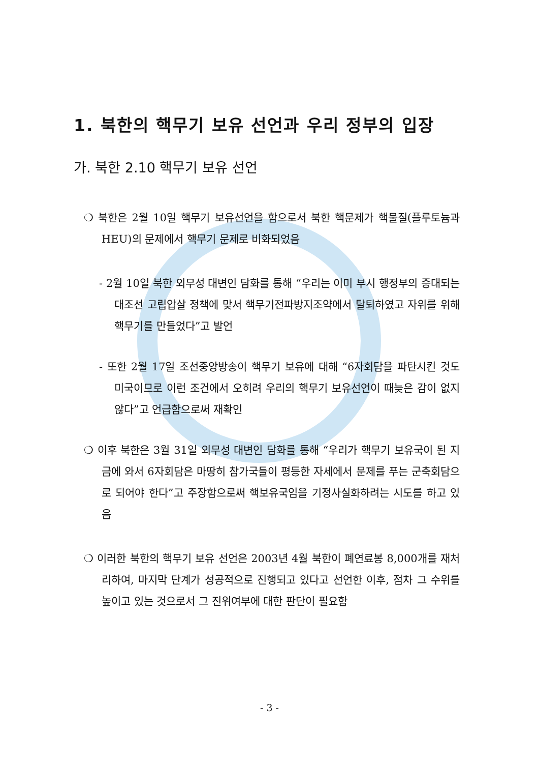1. 북한의 핵무기 보유 선언과 우리 정부의 입장
가. 북한 2.10 핵무기 보유 선언
❍ 북한은 2월 10일 핵무기 보유선언을 함으로서 북한 핵문제가 핵물질(플루토늄과 HEU)의 문제에서 핵무기 문제로 비화되었음
- 2월 10일 북한 외무성 대변인 담화를 통해 “우리는 이미 부시 행정부의 증대되는 대조선 고립압살 정책에 맞서 핵무기전파방지조약에서 탈퇴하였고 자위를 위해 핵무기를 만들었다”고 발언
- 또한 2월 17일 조선중앙방송이 핵무기 보유에 대해 “6자회담을 파탄시킨 것도 미국이므로 이런 조건에서 오히려 우리의 핵무기 보유선언이 때늦은 감이 없지 않다”고 언급함으로써 재확인
❍ 이후 북한은 3월 31일 외무성 대변인 담화를 통해 “우리가 핵무기 보유국이 된 지금에 와서 6자회담은 마땅히 참가국들이 평등한 자세에서 문제를 푸는 군축회담으로 되어야 한다”고 주장함으로써 핵보유국임을 기정사실화하려는 시도를 하고 있음
❍ 이러한 북한의 핵무기 보유 선언은 2003년 4월 북한이 폐연료봉 8,000개를 재처리하여, 마지막 단계가 성공적으로 진행되고 있다고 선언한 이후, 점차 그 수위를 높이고 있는 것으로서 그 진위여부에 대한 판단이 필요함
- 3 -